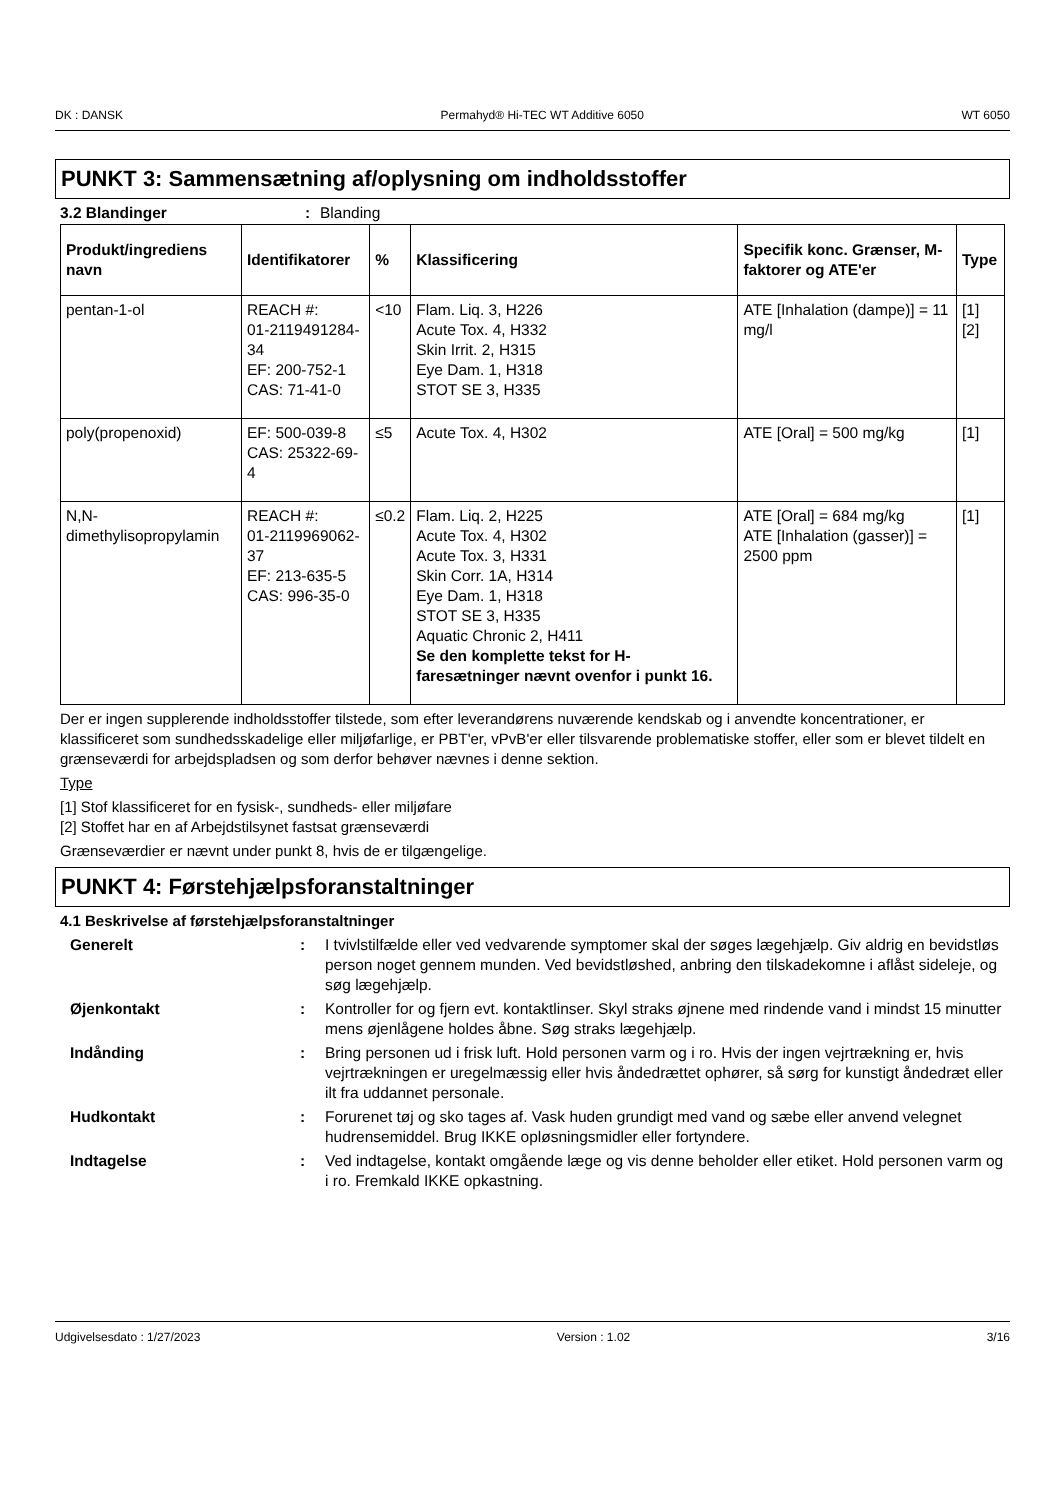DK : DANSK Permahyd® Hi-TEC WT Additive 6050 WT 6050
PUNKT 3: Sammensætning af/oplysning om indholdsstoffer
3.2 Blandinger: Blanding
| Produkt/ingrediens navn | Identifikatorer | % | Klassificering | Specifik konc. Grænser, M-faktorer og ATE'er | Type |
| --- | --- | --- | --- | --- | --- |
| pentan-1-ol | REACH #: 01-2119491284-34 EF: 200-752-1 CAS: 71-41-0 | <10 | Flam. Liq. 3, H226 Acute Tox. 4, H332 Skin Irrit. 2, H315 Eye Dam. 1, H318 STOT SE 3, H335 | ATE [Inhalation (dampe)] = 11 mg/l | [1] [2] |
| poly(propenoxid) | EF: 500-039-8 CAS: 25322-69-4 | ≤5 | Acute Tox. 4, H302 | ATE [Oral] = 500 mg/kg | [1] |
| N,N-dimethylisopropylamin | REACH #: 01-2119969062-37 EF: 213-635-5 CAS: 996-35-0 | ≤0.2 | Flam. Liq. 2, H225 Acute Tox. 4, H302 Acute Tox. 3, H331 Skin Corr. 1A, H314 Eye Dam. 1, H318 STOT SE 3, H335 Aquatic Chronic 2, H411 Se den komplette tekst for H-faresætninger nævnt ovenfor i punkt 16. | ATE [Oral] = 684 mg/kg ATE [Inhalation (gasser)] = 2500 ppm | [1] |
Der er ingen supplerende indholdsstoffer tilstede, som efter leverandørens nuværende kendskab og i anvendte koncentrationer, er klassificeret som sundhedsskadelige eller miljøfarlige, er PBT'er, vPvB'er eller tilsvarende problematiske stoffer, eller som er blevet tildelt en grænseværdi for arbejdspladsen og som derfor behøver nævnes i denne sektion.
Type
[1] Stof klassificeret for en fysisk-, sundheds- eller miljøfare
[2] Stoffet har en af Arbejdstilsynet fastsat grænseværdi
Grænseværdier er nævnt under punkt 8, hvis de er tilgængelige.
PUNKT 4: Førstehjælpsforanstaltninger
4.1 Beskrivelse af førstehjælpsforanstaltninger
Generelt: I tvivlstilfælde eller ved vedvarende symptomer skal der søges lægehjælp. Giv aldrig en bevidstløs person noget gennem munden. Ved bevidstløshed, anbring den tilskadekomne i aflåst sideleje, og søg lægehjælp.
Øjenkontakt: Kontroller for og fjern evt. kontaktlinser. Skyl straks øjnene med rindende vand i mindst 15 minutter mens øjenlågene holdes åbne. Søg straks lægehjælp.
Indånding: Bring personen ud i frisk luft. Hold personen varm og i ro. Hvis der ingen vejrtrækning er, hvis vejrtrækningen er uregelmæssig eller hvis åndedrættet ophører, så sørg for kunstigt åndedræt eller ilt fra uddannet personale.
Hudkontakt: Forurenet tøj og sko tages af. Vask huden grundigt med vand og sæbe eller anvend velegnet hudrensemiddel. Brug IKKE opløsningsmidler eller fortyndere.
Indtagelse: Ved indtagelse, kontakt omgående læge og vis denne beholder eller etiket. Hold personen varm og i ro. Fremkald IKKE opkastning.
Udgivelsesdato : 1/27/2023 Version : 1.02 3/16